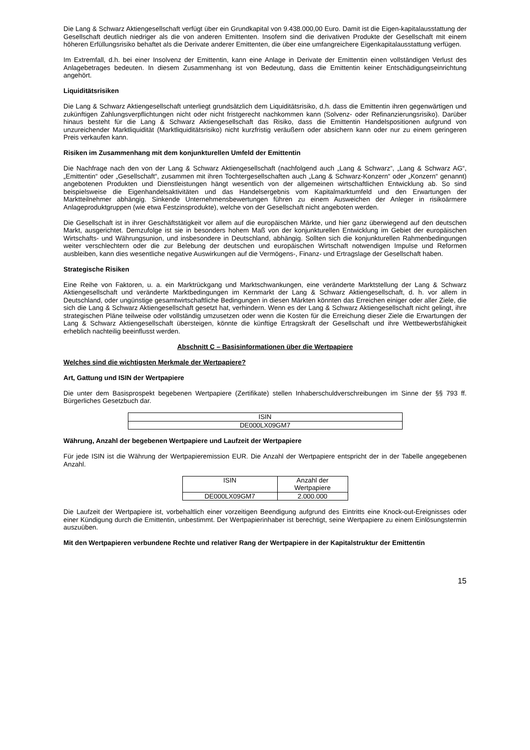Die Lang & Schwarz Aktiengesellschaft verfügt über ein Grundkapital von 9.438.000,00 Euro. Damit ist die Eigen-kapitalausstattung der Gesellschaft deutlich niedriger als die von anderen Emittenten. Insofern sind die derivativen Produkte der Gesellschaft mit einem höheren Erfüllungsrisiko behaftet als die Derivate anderer Emittenten, die über eine umfangreichere Eigenkapitalausstattung verfügen.
Im Extremfall, d.h. bei einer Insolvenz der Emittentin, kann eine Anlage in Derivate der Emittentin einen vollständigen Verlust des Anlagebetrages bedeuten. In diesem Zusammenhang ist von Bedeutung, dass die Emittentin keiner Entschädigungseinrichtung angehört.
Liquiditätsrisiken
Die Lang & Schwarz Aktiengesellschaft unterliegt grundsätzlich dem Liquiditätsrisiko, d.h. dass die Emittentin ihren gegenwärtigen und zukünftigen Zahlungsverpflichtungen nicht oder nicht fristgerecht nachkommen kann (Solvenz- oder Refinanzierungsrisiko). Darüber hinaus besteht für die Lang & Schwarz Aktiengesellschaft das Risiko, dass die Emittentin Handelspositionen aufgrund von unzureichender Marktliquidität (Marktliquiditätsrisiko) nicht kurzfristig veräußern oder absichern kann oder nur zu einem geringeren Preis verkaufen kann.
Risiken im Zusammenhang mit dem konjunkturellen Umfeld der Emittentin
Die Nachfrage nach den von der Lang & Schwarz Aktiengesellschaft (nachfolgend auch „Lang & Schwarz“, „Lang & Schwarz AG“, „Emittentin“ oder „Gesellschaft“, zusammen mit ihren Tochtergesellschaften auch „Lang & Schwarz-Konzern“ oder „Konzern“ genannt) angebotenen Produkten und Dienstleistungen hängt wesentlich von der allgemeinen wirtschaftlichen Entwicklung ab. So sind beispielsweise die Eigenhandelsaktivitäten und das Handelsergebnis vom Kapitalmarktumfeld und den Erwartungen der Marktteilnehmer abhängig. Sinkende Unternehmensbewertungen führen zu einem Ausweichen der Anleger in risikoärmere Anlageproduktgruppen (wie etwa Festzinsprodukte), welche von der Gesellschaft nicht angeboten werden.
Die Gesellschaft ist in ihrer Geschäftstätigkeit vor allem auf die europäischen Märkte, und hier ganz überwiegend auf den deutschen Markt, ausgerichtet. Demzufolge ist sie in besonders hohem Maß von der konjunkturellen Entwicklung im Gebiet der europäischen Wirtschafts- und Währungsunion, und insbesondere in Deutschland, abhängig. Sollten sich die konjunkturellen Rahmenbedingungen weiter verschlechtern oder die zur Belebung der deutschen und europäischen Wirtschaft notwendigen Impulse und Reformen ausbleiben, kann dies wesentliche negative Auswirkungen auf die Vermögens-, Finanz- und Ertragslage der Gesellschaft haben.
Strategische Risiken
Eine Reihe von Faktoren, u. a. ein Marktrückgang und Marktschwankungen, eine veränderte Marktstellung der Lang & Schwarz Aktiengesellschaft und veränderte Marktbedingungen im Kernmarkt der Lang & Schwarz Aktiengesellschaft, d. h. vor allem in Deutschland, oder ungünstige gesamtwirtschaftliche Bedingungen in diesen Märkten könnten das Erreichen einiger oder aller Ziele, die sich die Lang & Schwarz Aktiengesellschaft gesetzt hat, verhindern. Wenn es der Lang & Schwarz Aktiengesellschaft nicht gelingt, ihre strategischen Pläne teilweise oder vollständig umzusetzen oder wenn die Kosten für die Erreichung dieser Ziele die Erwartungen der Lang & Schwarz Aktiengesellschaft übersteigen, könnte die künftige Ertragskraft der Gesellschaft und ihre Wettbewerbsfähigkeit erheblich nachteilig beeinflusst werden.
Abschnitt C – Basisinformationen über die Wertpapiere
Welches sind die wichtigsten Merkmale der Wertpapiere?
Art, Gattung und ISIN der Wertpapiere
Die unter dem Basisprospekt begebenen Wertpapiere (Zertifikate) stellen Inhaberschuldverschreibungen im Sinne der §§ 793 ff. Bürgerliches Gesetzbuch dar.
| ISIN |
| DE000LX09GM7 |
Währung, Anzahl der begebenen Wertpapiere und Laufzeit der Wertpapiere
Für jede ISIN ist die Währung der Wertpapieremission EUR. Die Anzahl der Wertpapiere entspricht der in der Tabelle angegebenen Anzahl.
| ISIN | Anzahl der Wertpapiere |
| DE000LX09GM7 | 2.000.000 |
Die Laufzeit der Wertpapiere ist, vorbehaltlich einer vorzeitigen Beendigung aufgrund des Eintritts eine Knock-out-Ereignisses oder einer Kündigung durch die Emittentin, unbestimmt. Der Wertpapierinhaber ist berechtigt, seine Wertpapiere zu einem Einlösungstermin auszuüben.
Mit den Wertpapieren verbundene Rechte und relativer Rang der Wertpapiere in der Kapitalstruktur der Emittentin
15